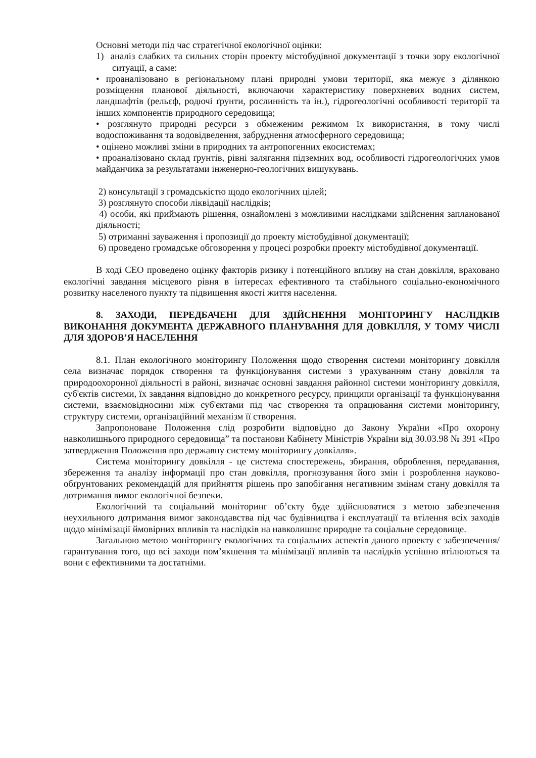Основні методи під час стратегічної екологічної оцінки:
1) аналіз слабких та сильних сторін проекту містобудівної документації з точки зору екологічної ситуації, а саме:
• проаналізовано в регіональному плані природні умови території, яка межує з ділянкою розміщення планової діяльності, включаючи характеристику поверхневих водних систем, ландшафтів (рельєф, родючі ґрунти, рослинність та ін.), гідрогеологічні особливості території та інших компонентів природного середовища;
• розглянуто природні ресурси з обмеженим режимом їх використання, в тому числі водоспоживання та водовідведення, забруднення атмосферного середовища;
• оцінено можливі зміни в природних та антропогенних екосистемах;
• проаналізовано склад ґрунтів, рівні залягання підземних вод, особливості гідрогеологічних умов майданчика за результатами інженерно-геологічних вишукувань.
2) консультації з громадськістю щодо екологічних цілей;
3) розглянуто способи ліквідації наслідків;
4) особи, які приймають рішення, ознайомлені з можливими наслідками здійснення запланованої діяльності;
5) отриманні зауваження і пропозиції до проекту містобудівної документації;
6) проведено громадське обговорення у процесі розробки проекту містобудівної документації.
В ході СЕО проведено оцінку факторів ризику і потенційного впливу на стан довкілля, враховано екологічні завдання місцевого рівня в інтересах ефективного та стабільного соціально-економічного розвитку населеного пункту та підвищення якості життя населення.
8. ЗАХОДИ, ПЕРЕДБАЧЕНІ ДЛЯ ЗДІЙСНЕННЯ МОНІТОРИНГУ НАСЛІДКІВ ВИКОНАННЯ ДОКУМЕНТА ДЕРЖАВНОГО ПЛАНУВАННЯ ДЛЯ ДОВКІЛЛЯ, У ТОМУ ЧИСЛІ ДЛЯ ЗДОРОВ’Я НАСЕЛЕННЯ
8.1. План екологічного моніторингу Положення щодо створення системи моніторингу довкілля села визначає порядок створення та функціонування системи з урахуванням стану довкілля та природоохоронної діяльності в районі, визначає основні завдання районної системи моніторингу довкілля, суб'єктів системи, їх завдання відповідно до конкретного ресурсу, принципи організації та функціонування системи, взаємовідносини між суб'єктами під час створення та опрацювання системи моніторингу, структуру системи, організаційний механізм її створення.
Запропоноване Положення слід розробити відповідно до Закону України «Про охорону навколишнього природного середовища” та постанови Кабінету Міністрів України від 30.03.98 № 391 «Про затвердження Положення про державну систему моніторингу довкілля».
Система моніторингу довкілля - це система спостережень, збирання, оброблення, передавання, збереження та аналізу інформації про стан довкілля, прогнозування його змін і розроблення науково-обґрунтованих рекомендацій для прийняття рішень про запобігання негативним змінам стану довкілля та дотримання вимог екологічної безпеки.
Екологічний та соціальний моніторинг об’єкту буде здійснюватися з метою забезпечення неухильного дотримання вимог законодавства під час будівництва і експлуатації та втілення всіх заходів щодо мінімізації ймовірних впливів та наслідків на навколишнє природне та соціальне середовище.
Загальною метою моніторингу екологічних та соціальних аспектів даного проекту є забезпечення/гарантування того, що всі заходи пом’якшення та мінімізації впливів та наслідків успішно втілюються та вони є ефективними та достатніми.